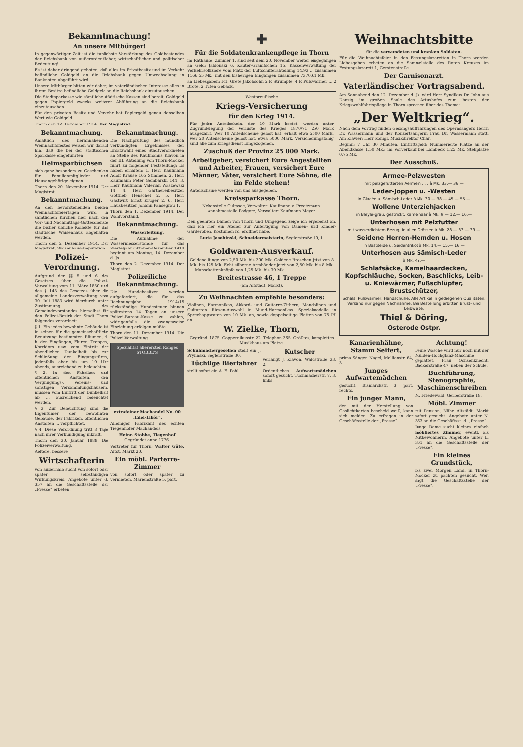Bekanntmachung!
An unsere Mitbürger!
In gegenwärtiger Zeit ist die tunlichste Verstärkung des Goldbestandes der Reichsbank von außerordentlicher, wirtschaftlicher und politischer Bedeutung!
Es ist daher dringend geboten, daß alles im Privatbesitz und im Verkehr befindliche Goldgeld an die Reichsbank gegen Umwechselung in Banknoten abgeführt wird.
Unsere Mitbürger bitten wir daher, im vaterländischen Interesse alles in ihrem Besitze befindliche Goldgeld an die Reichsbank einzutauschen.
Die Stadtsparkasse wie sämtliche städtische Kassen sind bereit, Goldgeld gegen Papiergeld zwecks weiterer Abführung an die Reichsbank einzutauschen.
Für den privaten Besitz und Verkehr hat Papiergeld genau denselben Wert wie Goldgeld.
Thorn den 12. Dezember 1914. Der Magistrat.
Bekanntmachung.
Anläßlich des herannahenden Weihnachtsfestes weisen wir darauf hin, daß die bei der städtischen Sparkasse eingeführten
Heimsparbüchsen
sich ganz besonders zu Geschenken für Familienmitglieder und Hausangehörige eignen.
Thorn den 20. November 1914. Der Magistrat.
Bekanntmachung.
An den bevorstehenden beiden Weihnachtsfeiertagen wird in sämtlichen Kirchen hier nach den Vor- und Nachmittags-Gottesdienste die bisher übliche Kollekte für das städtische Waisenhaus abgehalten werden.
Thorn den 5. Dezember 1914. Der Magistrat, Waisenhaus-Deputation.
Polizei-Verordnung.
Aufgrund der §§ 5 und 6 des Gesetzes über die Polizei-Verwaltung vom 11. März 1850 und des § 143 des Gesetzes über die allgemeine Landesverwaltung vom 30. Juli 1883 wird hierdurch unter Zustimmung des Gemeindevorstandes hierselbst für den Polizei-Bezirk der Stadt Thorn folgendes verordnet:
§ 1. Ein jedes bewohnte Gebäude ist in seinen für die gemeinschaftliche Benutzung bestimmten Räumen, d. h. den Eingängen, Fluren, Treppen, Korridors usw. vom Eintritt der abendlichen Dunkelheit bis zur Schließung der Eingangstüren, jedenfalls aber bis um 10 Uhr abends, ausreichend zu beleuchten.
§ 2. In den Fabriken und öffentlichen Anstalten, den Vergnügungs-, Vereins- und sonstigen Versammlungshäusern, müssen vom Eintritt der Dunkelheit ab ... ausreichend beleuchtet werden.
§ 3. Zur Beleuchtung sind die Eigentümer der bewohnten Gebäude, der Fabriken, öffentlichen Anstalten ... verpflichtet.
§ 4. Diese Verordnung tritt 8 Tage nach ihrer Verkündigung inkraft.
Thorn den 30. Januar 1888. Die Polizeiverwaltung.
Aeltere, bessere
Wirtschafterin
von außerhalb sucht von sofort oder später selbständigen Wirkungskreis. Angebote unter G. 357 an die Geschäftsstelle der „Presse“ erbeten.
Bekanntmachung.
Die Nachprüfung des mündlich verkündigten Ergebnisses der Ersatzwahl eines Stadtverordneten an Stelle des Kaufmanns Klavon in der III. Abteilung von Thorn-Mocker führt zu folgender Feststellung: Es haben erhalten: 1. Herr Kaufmann Adolf Krause 165 Stimmen, 2. Herr Kaufmann Peter Gembarski 144, 3. Herr Kaufmann Valerian Waszewski 14, 4. Herr Gärtnereibesitzer Gottlieb Henschel 2, 5. Herr Gastwirt Ernst Krüger 2, 6. Herr Hausbesitzer Johann Pansegrau 1.
Thorn den 1. Dezember 1914. Der Wahlvorstand.
Bekanntmachung.
Wasserleitung.
Die Aufnahme der Wassermesserstände für das Vierteljahr Oktober–Dezember 1914 beginnt am Montag, 14. Dezember d. Js.
Thorn den 2. Dezember 1914. Der Magistrat.
Polizeiliche Bekanntmachung.
Die Hundebesitzer werden aufgefordert, die für das Rechnungsjahr 1914/15 rückständige Hundesteuer binnen spätestens 14 Tagen an unsere Polizei-Bureau-Kasse zu zahlen, widrigenfalls die zwangsweise Einziehung erfolgen müßte.
Thorn den 11. Dezember 1914. Die Polizei-Verwaltung.
Spezialität allerersten Ranges STOBBE'S
extrafeiner Machandel No. 00 „Edel-Likör“.
Alleiniger Fabrikant des echten Tiegenhöfer Machandels
Heinr. Stobbe, Tiegenhof Gegründet anno 1776.
Vertreter für Thorn: Walter Güte. Altst. Markt 20.
Ein möbl. Parterre-Zimmer
von sofort oder später zu vermieten. Marienstraße 5, part.
✚
Für die Soldatenkrankenpflege in Thorn
im Rathause, Zimmer 1, sind seit dem 20. November weiter eingegangen an Geld: Jablonski 6, Kauter-Gramtschen 15, Kassenverwaltung der Verkehrsoffiziere vom Platz der Luftschifferabteilung 14.93 ... zusammen 1166.55 Mk.; mit den bisherigen Eingängen zusammen 7370.61 Mk.
an Liebesgaben: Frl. Grete Jakobsohn 2 P. Strümpfe, 4 P. Pulswärmer ... 2 Brote, 2 Tüten Gebäck.
Westpreußische
Kriegs-Versicherung
für den Krieg 1914.
Für jeden Anteilschein, der 10 Mark kostet, werden unter Zugrundelegung der Verluste des Krieges 1870/71 250 Mark ausgezahlt. Wer 10 Anteilscheine gelöst hat, erhält etwa 2500 Mark, wer 20 Anteilscheine gelöst hat, etwa 5000 Mark. Versicherungsfähig sind alle zum Kriegsdienst Eingezogenen.
Zuschuß der Provinz 25 000 Mark.
Arbeitgeber, versichert Eure Angestellten und Arbeiter, Frauen, versichert Eure Männer, Väter, versichert Eure Söhne, die im Felde stehen!
Anteilscheine werden von uns ausgegeben.
Kreissparkasse Thorn.
Nebenstelle Culmsee, Verwalter: Kaufmann v. Preetzmann. Annahmestelle Podgorz, Verwalter: Kaufmann Meyer.
Den geehrten Damen von Thorn und Umgegend zeige ich ergebenst an, daß ich hier ein Atelier zur Anfertigung von Damen- und Kinder-Garderoben, Kostümen rc. eröffnet habe.
Lucie Jasohinski, Schneidermeisterin, Seglerstraße 10, I.
Goldwaren-Ausverkauf.
Goldene Ringe von 2,50 Mk. bis 300 Mk. Goldene Broschen jetzt von 8 Mk. bis 125 Mk. Echt silberne Armbänder jetzt von 2,50 Mk. bis 8 Mk. ... Manschettenknöpfe von 1,25 Mk. bis 30 Mk.
Breitestrasse 46, 1 Treppe
(am Altstädt. Markt).
Zu Weihnachten empfehle besonders:
Violinen, Harmonikas, Akkord- und Guitarre-Zithern, Mandolinen und Guitarren. Riesen-Auswahl in Mund-Harmonikas. Spezialmodelle in Sprechapparaten von 10 Mk. an, sowie doppelseitige Platten von 75 Pf. an.
W. Zielke, Thorn,
Gegründ. 1875. Coppernikusstr. 22. Telephon 365. Größtes, komplettes Musikhaus am Platze.
Schuhmachergesellen stellt ein J. Prylinski, Seglerstraße 30.
Tüchtige Bierfahrer
stellt sofort ein A. E. Pohl.
Kutscher
verlangt J. Klavon, Waldstraße 33, 2.
Ordentliches Aufwartemädchen sofort gesucht. Tuchmacherstr. 7, 3, links.
Weihnachtsbitte
für die verwundeten und kranken Soldaten.
Für die Weihnachtsfeier in den Festungslazaretten in Thorn werden Liebesgaben erbeten an die Sammelstelle des Roten Kreuzes im Festungslazarett 1, Gerstenstraße.
Der Garnisonarzt.
Vaterländischer Vortragsabend.
Am Sonnabend den 12. Dezember d. Js. wird Herr Syndikus Dr. John aus Danzig im großen Saale des Artushofes zum besten der Kriegswohlfahrtspflege in Thorn sprechen über das Thema:
„Der Weltkrieg“.
Nach dem Vortrag finden Gesangsaufführungen des Opernsängers Herrn Dr. Wassermann und der Konzertsängerin Frau Dr. Wassermann statt. Am Klavier: Herr königl. Musikdirektor Char.
Beginn: 7 Uhr 30 Minuten. Eintrittsgeld: Nummerierte Plätze an der Abendkasse 1,50 Mk.; im Vorverkauf bei Lambeck 1,25 Mk. Stehplätze 0,75 Mk.
Der Ausschuß.
Armee-Pelzwesten
mit pelzgefütterten Aermeln . . . à Mk. 33.— 36.—
Leder-Joppen u. -Westen
in Glacée u. Sämisch-Leder à Mk. 30.— 38.— 45.— 55.—
Wollene Unterziehjacken
in Bleyle-grau, gestrickt, Kamelhaar à Mk. 9.— 12.— 16.—
Unterhosen mit Pelzfutter
mit wasserdichtem Bezug, in allen Grössen à Mk. 28.— 33.— 39.—
Seidene Herren-Hemden u. Hosen
in Bastseide u. Seidentrikot à Mk. 14.— 15.— 16.—
Unterhosen aus Sämisch-Leder
à Mk. 42.—
Schlafsäcke, Kamelhaardecken, Kopfschläuche, Socken, Baschlicks, Leib-u. Kniewärmer, Fußschlüpfer, Brustschützer,
Schals, Pulswärmer, Handschuhe. Alle Artikel in gediegenen Qualitäten. Versand nur gegen Nachnahme. Bei Bestellung erbitten Brust- und Leibweite.
Thiel & Döring,
Osterode Ostpr.
Kanarienhähne, Stamm Seifert,
prima Sänger. Nagel, Mellienstr. 64, 3.
Junges Aufwartemädchen
gesucht. Bismarckstr. 3, part, rechts.
Ein junger Mann,
der mit der Herstellung von Gaslichtkarten bescheid weiß, kann sich melden. Zu erfragen in der Geschäftsstelle der „Presse“.
Achtung!
Feine Wäsche wird nur noch mit der Mulden-Hochglanz-Maschine geplättet. Frau Ochsenknecht, Bäckerstraße 47, neben der Schule.
Buchführung, Stenographie, Maschinenschreiben
M. Friedewald, Gerberstraße 18.
Möbl. Zimmer
mit Pension, Nähe Altstädt. Markt sofort gesucht. Angebote unter N. 363 an die Geschäftsst. d. „Presse“.
Junge Dame sucht kleines einfach möbliertes Zimmer, eventl. als Mitbewohnerin. Angebote unter L. 361 an die Geschäftsstelle der „Presse“.
Ein kleines Grundstück,
bis zwei Morgen Land, in Thorn-Mocker zu pachten gesucht. Wer, sagt die Geschäftsstelle der „Presse“.